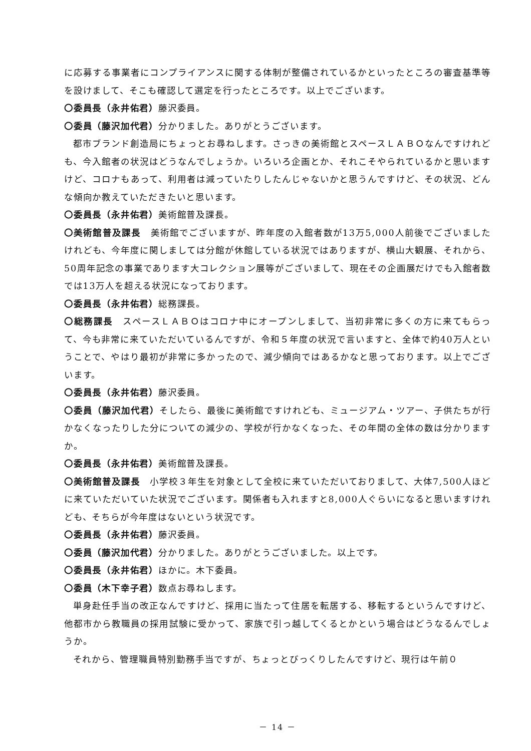に応募する事業者にコンプライアンスに関する体制が整備されているかといったところの審査基準等を設けまして、そこも確認して選定を行ったところです。以上でございます。
〇委員長（永井佑君）藤沢委員。
〇委員（藤沢加代君）分かりました。ありがとうございます。
都市ブランド創造局にちょっとお尋ねします。さっきの美術館とスペースＬＡＢＯなんですけれども、今入館者の状況はどうなんでしょうか。いろいろ企画とか、それこそやられているかと思いますけど、コロナもあって、利用者は減っていたりしたんじゃないかと思うんですけど、その状況、どんな傾向か教えていただきたいと思います。
〇委員長（永井佑君）美術館普及課長。
〇美術館普及課長　美術館でございますが、昨年度の入館者数が13万5,000人前後でございましたけれども、今年度に関しましては分館が休館している状況ではありますが、横山大観展、それから、50周年記念の事業であります大コレクション展等がございまして、現在その企画展だけでも入館者数では13万人を超える状況になっております。
〇委員長（永井佑君）総務課長。
〇総務課長　スペースＬＡＢＯはコロナ中にオープンしまして、当初非常に多くの方に来てもらって、今も非常に来ていただいているんですが、令和５年度の状況で言いますと、全体で約40万人ということで、やはり最初が非常に多かったので、減少傾向ではあるかなと思っております。以上でございます。
〇委員長（永井佑君）藤沢委員。
〇委員（藤沢加代君）そしたら、最後に美術館ですけれども、ミュージアム・ツアー、子供たちが行かなくなったりした分についての減少の、学校が行かなくなった、その年間の全体の数は分かりますか。
〇委員長（永井佑君）美術館普及課長。
〇美術館普及課長　小学校３年生を対象として全校に来ていただいておりまして、大体7,500人ほどに来ていただいていた状況でございます。関係者も入れますと8,000人ぐらいになると思いますけれども、そちらが今年度はないという状況です。
〇委員長（永井佑君）藤沢委員。
〇委員（藤沢加代君）分かりました。ありがとうございました。以上です。
〇委員長（永井佑君）ほかに。木下委員。
〇委員（木下幸子君）数点お尋ねします。
単身赴任手当の改正なんですけど、採用に当たって住居を転居する、移転するというんですけど、他都市から教職員の採用試験に受かって、家族で引っ越してくるとかという場合はどうなるんでしょうか。
それから、管理職員特別勤務手当ですが、ちょっとびっくりしたんですけど、現行は午前０
－ 14 －